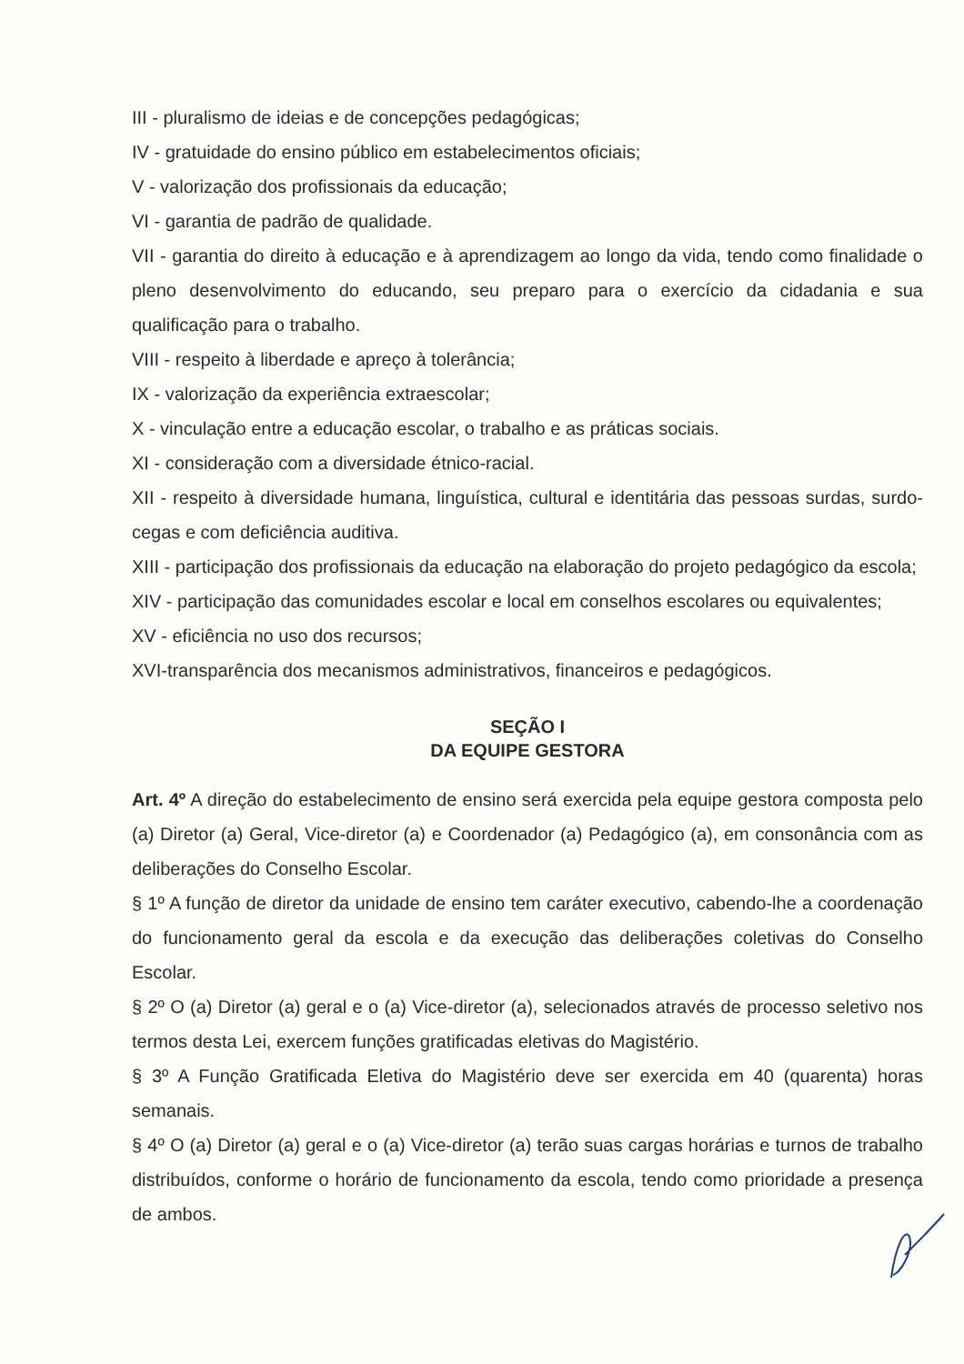III - pluralismo de ideias e de concepções pedagógicas;
IV - gratuidade do ensino público em estabelecimentos oficiais;
V - valorização dos profissionais da educação;
VI - garantia de padrão de qualidade.
VII - garantia do direito à educação e à aprendizagem ao longo da vida, tendo como finalidade o pleno desenvolvimento do educando, seu preparo para o exercício da cidadania e sua qualificação para o trabalho.
VIII - respeito à liberdade e apreço à tolerância;
IX - valorização da experiência extraescolar;
X - vinculação entre a educação escolar, o trabalho e as práticas sociais.
XI - consideração com a diversidade étnico-racial.
XII - respeito à diversidade humana, linguística, cultural e identitária das pessoas surdas, surdo-cegas e com deficiência auditiva.
XIII - participação dos profissionais da educação na elaboração do projeto pedagógico da escola;
XIV - participação das comunidades escolar e local em conselhos escolares ou equivalentes;
XV - eficiência no uso dos recursos;
XVI-transparência dos mecanismos administrativos, financeiros e pedagógicos.
SEÇÃO I
DA EQUIPE GESTORA
Art. 4º A direção do estabelecimento de ensino será exercida pela equipe gestora composta pelo (a) Diretor (a) Geral, Vice-diretor (a) e Coordenador (a) Pedagógico (a), em consonância com as deliberações do Conselho Escolar.
§ 1º A função de diretor da unidade de ensino tem caráter executivo, cabendo-lhe a coordenação do funcionamento geral da escola e da execução das deliberações coletivas do Conselho Escolar.
§ 2º O (a) Diretor (a) geral e o (a) Vice-diretor (a), selecionados através de processo seletivo nos termos desta Lei, exercem funções gratificadas eletivas do Magistério.
§ 3º A Função Gratificada Eletiva do Magistério deve ser exercida em 40 (quarenta) horas semanais.
§ 4º O (a) Diretor (a) geral e o (a) Vice-diretor (a) terão suas cargas horárias e turnos de trabalho distribuídos, conforme o horário de funcionamento da escola, tendo como prioridade a presença de ambos.